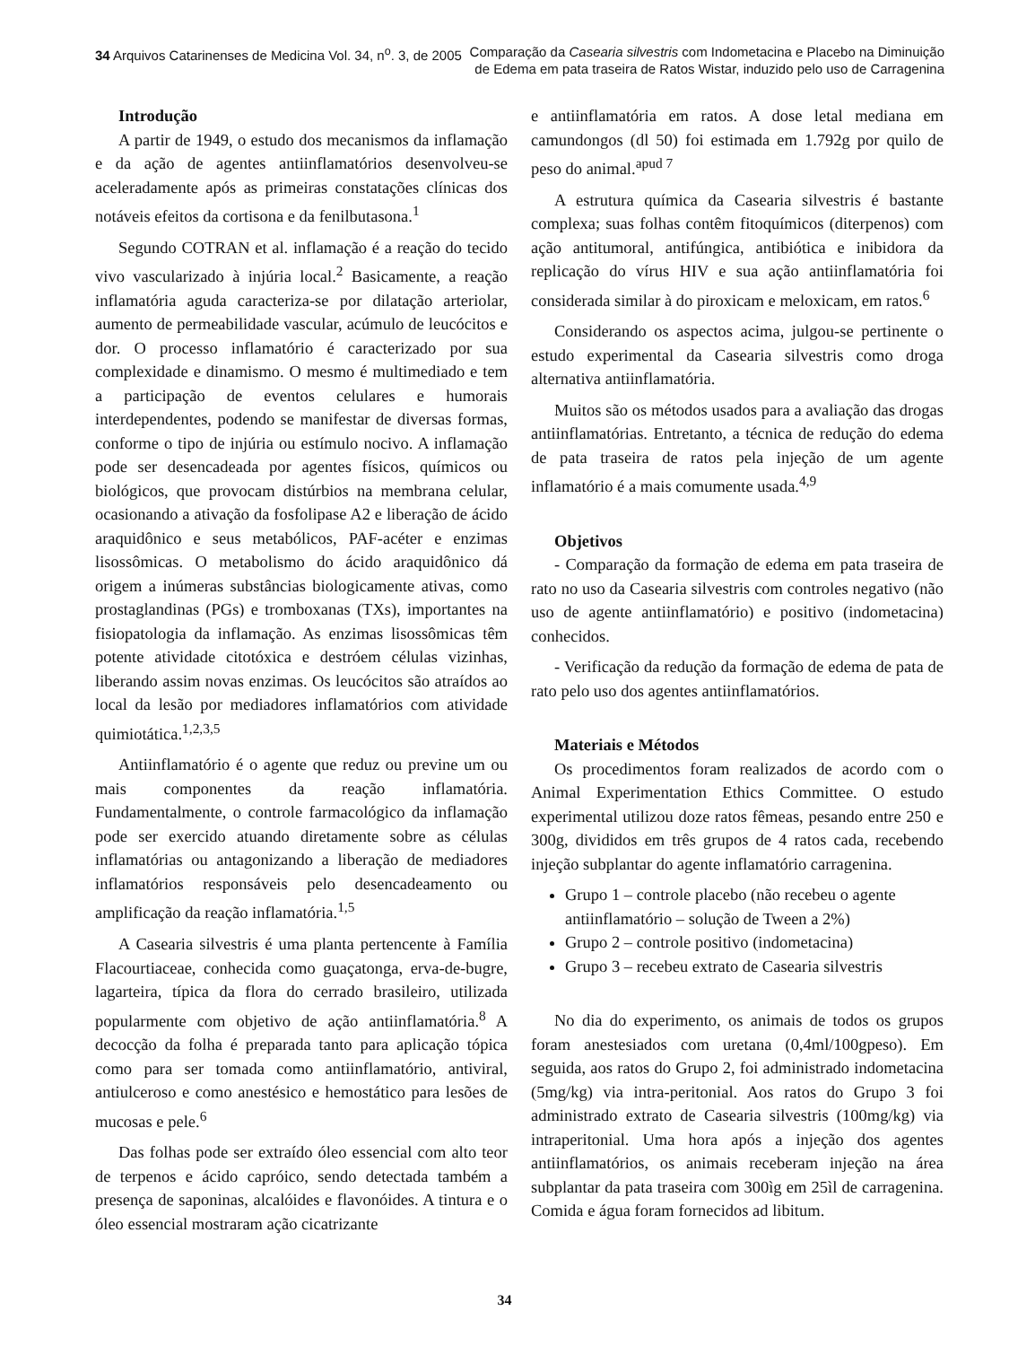34 Arquivos Catarinenses de Medicina Vol. 34, n<sup>o</sup>. 3, de 2005
Comparação da Casearia silvestris com Indometacina e Placebo na Diminuição
de Edema em pata traseira de Ratos Wistar, induzido pelo uso de Carragenina
Introdução
A partir de 1949, o estudo dos mecanismos da inflamação e da ação de agentes antiinflamatórios desenvolveu-se aceleradamente após as primeiras constatações clínicas dos notáveis efeitos da cortisona e da fenilbutasona.<sup>1</sup>
Segundo COTRAN et al. inflamação é a reação do tecido vivo vascularizado à injúria local.<sup>2</sup> Basicamente, a reação inflamatória aguda caracteriza-se por dilatação arteriolar, aumento de permeabilidade vascular, acúmulo de leucócitos e dor. O processo inflamatório é caracterizado por sua complexidade e dinamismo. O mesmo é multimediado e tem a participação de eventos celulares e humorais interdependentes, podendo se manifestar de diversas formas, conforme o tipo de injúria ou estímulo nocivo. A inflamação pode ser desencadeada por agentes físicos, químicos ou biológicos, que provocam distúrbios na membrana celular, ocasionando a ativação da fosfolipase A2 e liberação de ácido araquidônico e seus metabólicos, PAF-acéter e enzimas lisossômicas. O metabolismo do ácido araquidônico dá origem a inúmeras substâncias biologicamente ativas, como prostaglandinas (PGs) e tromboxanas (TXs), importantes na fisiopatologia da inflamação. As enzimas lisossômicas têm potente atividade citotóxica e destróem células vizinhas, liberando assim novas enzimas. Os leucócitos são atraídos ao local da lesão por mediadores inflamatórios com atividade quimiotática.<sup>1,2,3,5</sup>
Antiinflamatório é o agente que reduz ou previne um ou mais componentes da reação inflamatória. Fundamentalmente, o controle farmacológico da inflamação pode ser exercido atuando diretamente sobre as células inflamatórias ou antagonizando a liberação de mediadores inflamatórios responsáveis pelo desencadeamento ou amplificação da reação inflamatória.<sup>1,5</sup>
A Casearia silvestris é uma planta pertencente à Família Flacourtiaceae, conhecida como guaçatonga, erva-de-bugre, lagarteira, típica da flora do cerrado brasileiro, utilizada popularmente com objetivo de ação antiinflamatória.<sup>8</sup> A decocção da folha é preparada tanto para aplicação tópica como para ser tomada como antiinflamatório, antiviral, antiulceroso e como anestésico e hemostático para lesões de mucosas e pele.<sup>6</sup>
Das folhas pode ser extraído óleo essencial com alto teor de terpenos e ácido capróico, sendo detectada também a presença de saponinas, alcalóides e flavonóides. A tintura e o óleo essencial mostraram ação cicatrizante
e antiinflamatória em ratos. A dose letal mediana em camundongos (dl 50) foi estimada em 1.792g por quilo de peso do animal.<sup>apud 7</sup>
A estrutura química da Casearia silvestris é bastante complexa; suas folhas contêm fitoquímicos (diterpenos) com ação antitumoral, antifúngica, antibiótica e inibidora da replicação do vírus HIV e sua ação antiinflamatória foi considerada similar à do piroxicam e meloxicam, em ratos.<sup>6</sup>
Considerando os aspectos acima, julgou-se pertinente o estudo experimental da Casearia silvestris como droga alternativa antiinflamatória.
Muitos são os métodos usados para a avaliação das drogas antiinflamatórias. Entretanto, a técnica de redução do edema de pata traseira de ratos pela injeção de um agente inflamatório é a mais comumente usada.<sup>4,9</sup>
Objetivos
- Comparação da formação de edema em pata traseira de rato no uso da Casearia silvestris com controles negativo (não uso de agente antiinflamatório) e positivo (indometacina) conhecidos.
- Verificação da redução da formação de edema de pata de rato pelo uso dos agentes antiinflamatórios.
Materiais e Métodos
Os procedimentos foram realizados de acordo com o Animal Experimentation Ethics Committee. O estudo experimental utilizou doze ratos fêmeas, pesando entre 250 e 300g, divididos em três grupos de 4 ratos cada, recebendo injeção subplantar do agente inflamatório carragenina.
Grupo 1 – controle placebo (não recebeu o agente antiinflamatório – solução de Tween a 2%)
Grupo 2 – controle positivo (indometacina)
Grupo 3 – recebeu extrato de Casearia silvestris
No dia do experimento, os animais de todos os grupos foram anestesiados com uretana (0,4ml/100gpeso). Em seguida, aos ratos do Grupo 2, foi administrado indometacina (5mg/kg) via intra-peritonial. Aos ratos do Grupo 3 foi administrado extrato de Casearia silvestris (100mg/kg) via intraperitonial. Uma hora após a injeção dos agentes antiinflamatórios, os animais receberam injeção na área subplantar da pata traseira com 300ìg em 25ìl de carragenina. Comida e água foram fornecidos ad libitum.
34